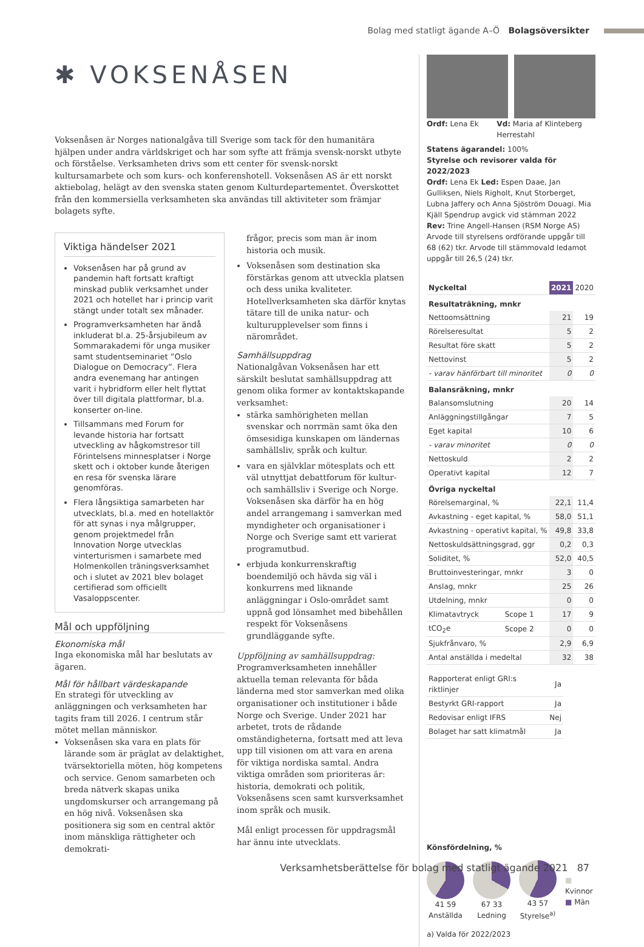Bolag med statligt ägande A–Ö Bolagsöversikter
✱ VOKSENÅSEN
Voksenåsen är Norges nationalgåva till Sverige som tack för den humanitära hjälpen under andra världskriget och har som syfte att främja svensk-norskt utbyte och förståelse. Verksamheten drivs som ett center för svensk-norskt kultursamarbete och som kurs- och konferenshotell. Voksenåsen AS är ett norskt aktiebolag, helägt av den svenska staten genom Kulturdepartementet. Överskottet från den kommersiella verksamheten ska användas till aktiviteter som främjar bolagets syfte.
Viktiga händelser 2021
Voksenåsen har på grund av pandemin haft fortsatt kraftigt minskad publik verksamhet under 2021 och hotellet har i princip varit stängt under totalt sex månader.
Programverksamheten har ändå inkluderat bl.a. 25-årsjubileum av Sommarakademi för unga musiker samt studentseminariet ”Oslo Dialogue on Democracy”. Flera andra evenemang har antingen varit i hybridform eller helt flyttat över till digitala plattformar, bl.a. konserter on-line.
Tillsammans med Forum for levande historia har fortsatt utveckling av hågkomstresor till Förintelsens minnesplatser i Norge skett och i oktober kunde återigen en resa för svenska lärare genomföras.
Flera långsiktiga samarbeten har utvecklats, bl.a. med en hotellaktör för att synas i nya målgrupper, genom projektmedel från Innovation Norge utvecklas vinterturismen i samarbete med Holmenkollen träningsverksamhet och i slutet av 2021 blev bolaget certifierad som officiellt Vasaloppscenter.
Mål och uppföljning
Ekonomiska mål
Inga ekonomiska mål har beslutats av ägaren.
Mål för hållbart värdeskapande
En strategi för utveckling av anläggningen och verksamheten har tagits fram till 2026. I centrum står mötet mellan människor.
Voksenåsen ska vara en plats för lärande som är präglat av delaktighet, tvärsektoriella möten, hög kompetens och service. Genom samarbeten och breda nätverk skapas unika ungdomskurser och arrangemang på en hög nivå. Voksenåsen ska positionera sig som en central aktör inom mänskliga rättigheter och demokrati-
frågor, precis som man är inom historia och musik.
Voksenåsen som destination ska förstärkas genom att utveckla platsen och dess unika kvaliteter. Hotellverksamheten ska därför knytas tätare till de unika natur- och kulturupplevelser som finns i närområdet.
Samhällsuppdrag
Nationalgåvan Voksenåsen har ett särskilt beslutat samhällsuppdrag att genom olika former av kontaktskapande verksamhet:
stärka samhörigheten mellan svenskar och norrmän samt öka den ömsesidiga kunskapen om ländernas samhällsliv, språk och kultur.
vara en självklar mötesplats och ett väl utnyttjat debattforum för kultur- och samhällsliv i Sverige och Norge. Voksenåsen ska därför ha en hög andel arrangemang i samverkan med myndigheter och organisationer i Norge och Sverige samt ett varierat programutbud.
erbjuda konkurrenskraftig boendemiljö och hävda sig väl i konkurrens med liknande anläggningar i Oslo-området samt uppnå god lönsamhet med bibehållen respekt för Voksenåsens grundläggande syfte.
Uppföljning av samhällsuppdrag:
Programverksamheten innehåller aktuella teman relevanta för båda länderna med stor samverkan med olika organisationer och institutioner i både Norge och Sverige. Under 2021 har arbetet, trots de rådande omständigheterna, fortsatt med att leva upp till visionen om att vara en arena för viktiga nordiska samtal. Andra viktiga områden som prioriteras är: historia, demokrati och politik, Voksenåsens scen samt kursverksamhet inom språk och musik.
Mål enligt processen för uppdragsmål har ännu inte utvecklats.
Ordf: Lena Ek Vd: Maria af Klinteberg Herrestahl
Statens ägarandel: 100%
Styrelse och revisorer valda för 2022/2023
Ordf: Lena Ek Led: Espen Daae, Jan Gulliksen, Niels Righolt, Knut Storberget, Lubna Jaffery och Anna Sjöström Douagi. Mia Kjäll Spendrup avgick vid stämman 2022
Rev: Trine Angell-Hansen (RSM Norge AS)
Arvode till styrelsens ordförande uppgår till 68 (62) tkr. Arvode till stämmovald ledamot uppgår till 26,5 (24) tkr.
| Nyckeltal | | 2021 | 2020 |
| --- | --- | --- | --- |
| Resultaträkning, mnkr | | | |
| Nettoomsättning | | 21 | 19 |
| Rörelseresultat | | 5 | 2 |
| Resultat före skatt | | 5 | 2 |
| Nettovinst | | 5 | 2 |
| - varav hänförbart till minoritet | | 0 | 0 |
| Balansräkning, mnkr | | | |
| Balansomslutning | | 20 | 14 |
| Anläggningstillgångar | | 7 | 5 |
| Eget kapital | | 10 | 6 |
| - varav minoritet | | 0 | 0 |
| Nettoskuld | | 2 | 2 |
| Operativt kapital | | 12 | 7 |
| Övriga nyckeltal | | | |
| Rörelsemarginal, % | | 22,1 | 11,4 |
| Avkastning - eget kapital, % | | 58,0 | 51,1 |
| Avkastning - operativt kapital, % | | 49,8 | 33,8 |
| Nettoskuldsättningsgrad, ggr | | 0,2 | 0,3 |
| Soliditet, % | | 52,0 | 40,5 |
| Bruttoinvesteringar, mnkr | | 3 | 0 |
| Anslag, mnkr | | 25 | 26 |
| Utdelning, mnkr | | 0 | 0 |
| Klimatavtryck | Scope 1 | 17 | 9 |
| tCO<sub>2</sub>e | Scope 2 | 0 | 0 |
| Sjukfrånvaro, % | | 2,9 | 6,9 |
| Antal anställda i medeltal | | 32 | 38 |
| Rapporterat enligt GRI:s riktlinjer | Ja |
| Bestyrkt GRI-rapport | Ja |
| Redovisar enligt IFRS | Nej |
| Bolaget har satt klimatmål | Ja |
Könsfördelning, %
41 59
Anställda
67 33
Ledning
43 57
Styrelse<sup>a)</sup>
■ Kvinnor
■ Män
a) Valda för 2022/2023
Verksamhetsberättelse för bolag med statligt ägande 2021 87